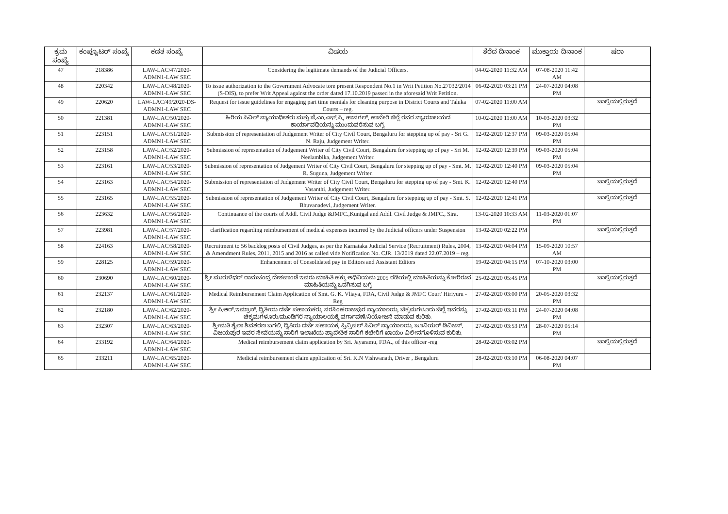| ಕ್ರಮ ಸಂಖ್ಯೆ | ಕಂಪ್ಯೂಟರ್ ಸಂಖ್ಯೆ | ಕಡತ ಸಂಖ್ಯೆ | ವಿಷಯ | ತೆರೆದ ದಿನಾಂಕ | ಮುಕ್ತಾಯ ದಿನಾಂಕ | ಷರಾ |
| --- | --- | --- | --- | --- | --- | --- |
| 47 | 218386 | LAW-LAC/47/2020-ADMN1-LAW SEC | Considering the legitimate demands of the Judicial Officers. | 04-02-2020 11:32 AM | 07-08-2020 11:42 AM | |
| 48 | 220342 | LAW-LAC/48/2020-ADMN1-LAW SEC | To issue authorization to the Government Advocate tore present Respondent No.1 in Writ Petition No.27032/2014 (S-DIS), to prefer Writ Appeal against the order dated 17.10.2019 passed in the aforesaid Writ Petition. | 06-02-2020 03:21 PM | 24-07-2020 04:08 PM | |
| 49 | 220620 | LAW-LAC/49/2020-DS-ADMN1-LAW SEC | Request for issue guidelines for engaging part time menials for cleaning purpose in District Courts and Taluka Courts – reg. | 07-02-2020 11:00 AM | | ಚಾಲ್ತಿಯಲ್ಲಿರುತ್ತದೆ |
| 50 | 221381 | LAW-LAC/50/2020-ADMN1-LAW SEC | ಹಿರಿಯ ಸಿವಿಲ್ ನ್ಯಾಯಾಧೀಶರು ಮತ್ತು ಜೆ.ಎಂ.ಎಫ್.ಸಿ., ಹಾನಗಲ್, ಹಾವೇರಿ ಜಿಲ್ಲೆ ರವರ ನ್ಯಾಯಾಲಯದ ಕಾರ್ಯಾವಧಿಯನ್ನು ಮುಂದುವರೆಸುವ ಬಗ್ಗೆ. | 10-02-2020 11:00 AM | 10-03-2020 03:32 PM | |
| 51 | 223151 | LAW-LAC/51/2020-ADMN1-LAW SEC | Submission of representation of Judgement Writer of City Civil Court, Bengaluru for stepping up of pay - Sri G. N. Raju, Judgement Writer. | 12-02-2020 12:37 PM | 09-03-2020 05:04 PM | |
| 52 | 223158 | LAW-LAC/52/2020-ADMN1-LAW SEC | Submission of representation of Judgement Writer of City Civil Court, Bengaluru for stepping up of pay - Sri M. Neelambika, Judgement Writer. | 12-02-2020 12:39 PM | 09-03-2020 05:04 PM | |
| 53 | 223161 | LAW-LAC/53/2020-ADMN1-LAW SEC | Submission of representation of Judgement Writer of City Civil Court, Bengaluru for stepping up of pay - Smt. M. R. Suguna, Judgement Writer. | 12-02-2020 12:40 PM | 09-03-2020 05:04 PM | |
| 54 | 223163 | LAW-LAC/54/2020-ADMN1-LAW SEC | Submission of representation of Judgement Writer of City Civil Court, Bengaluru for stepping up of pay - Smt. K. Vasanthi, Judgement Writer. | 12-02-2020 12:40 PM | | ಚಾಲ್ತಿಯಲ್ಲಿರುತ್ತದೆ |
| 55 | 223165 | LAW-LAC/55/2020-ADMN1-LAW SEC | Submission of representation of Judgement Writer of City Civil Court, Bengaluru for stepping up of pay - Smt. S. Bhuvanadevi, Judgement Writer. | 12-02-2020 12:41 PM | | ಚಾಲ್ತಿಯಲ್ಲಿರುತ್ತದೆ |
| 56 | 223632 | LAW-LAC/56/2020-ADMN1-LAW SEC | Continuance of the courts of Addl. Civil Judge &JMFC.,Kunigal and Addl. Civil Judge & JMFC., Sira. | 13-02-2020 10:33 AM | 11-03-2020 01:07 PM | |
| 57 | 223981 | LAW-LAC/57/2020-ADMN1-LAW SEC | clarification regarding reimbursement of medical expenses incurred by the Judicial officers under Suspension | 13-02-2020 02:22 PM | | ಚಾಲ್ತಿಯಲ್ಲಿರುತ್ತದೆ |
| 58 | 224163 | LAW-LAC/58/2020-ADMN1-LAW SEC | Recruitment to 56 backlog posts of Civil Judges, as per the Karnataka Judicial Service (Recruitment) Rules, 2004, & Amendment Rules, 2011, 2015 and 2016 as called vide Notification No. CJR. 13/2019 dated 22.07.2019 – reg. | 13-02-2020 04:04 PM | 15-09-2020 10:57 AM | |
| 59 | 228125 | LAW-LAC/59/2020-ADMN1-LAW SEC | Enhancement of Consolidated pay in Editors and Assistant Editors | 19-02-2020 04:15 PM | 07-10-2020 03:00 PM | |
| 60 | 230690 | LAW-LAC/60/2020-ADMN1-LAW SEC | ಶ್ರೀ ಮುರುಳಿಧರ್ ರಾಮಚಂದ್ರ ದೇಶಪಾಂಡೆ ಇವರು ಮಾಹಿತಿ ಹಕ್ಕು ಅಧಿನಿಯಮ 2005 ರಡಿಯಲ್ಲಿ ಮಾಹಿತಿಯನ್ನು ಕೋರಿರುವ ಮಾಹಿತಿಯನ್ನು ಒದಗಿಸುವ ಬಗ್ಗೆ | 25-02-2020 05:45 PM | | ಚಾಲ್ತಿಯಲ್ಲಿರುತ್ತದೆ |
| 61 | 232137 | LAW-LAC/61/2020-ADMN1-LAW SEC | Medical Reimbursement Claim Application of Smt. G. K. Vliaya, FDA, Civil Judge & JMFC Court' Hiriyuru - Reg | 27-02-2020 03:00 PM | 20-05-2020 03:32 PM | |
| 62 | 232180 | LAW-LAC/62/2020-ADMN1-LAW SEC | ಶ್ರೀ ಸಿ.ಆರ್.ಇಮ್ರಾನ್, ದ್ವಿತೀಯ ದರ್ಜೆ ಸಹಾಯಕರು, ನರಸಿಂಹರಾಜಪುರ ನ್ಯಾಯಾಲಯ, ಚಿಕ್ಕಮಗಳೂರು ಜಿಲ್ಲೆ ಇವರನ್ನು ಚಿಕ್ಕಮಗಳೂರು/ಮೂಡಿಗೆರೆ ನ್ಯಾಯಾಲಯಕ್ಕೆ ವರ್ಗಾವಣೆ/ನಿಯೋಜನೆ ಮಾಡುವ ಕುರಿತು. | 27-02-2020 03:11 PM | 24-07-2020 04:08 PM | |
| 63 | 232307 | LAW-LAC/63/2020-ADMN1-LAW SEC | ಶ್ರೀಮತಿ ಶೈಲಾ ಶಿವಶರಣ ಬಗಲಿ, ದ್ವಿತಿಯ ದರ್ಜೆ ಸಹಾಯಕ, ಪ್ರಿನ್ಸಿಪಲ್ ಸಿವಿಲ್ ನ್ಯಾಯಾಲಯ, ಜೂನಿಯರ್ ಡಿವಿಜನ್. ವಿಜಯಪುರ ಇವರ ಸೇವೆಯನ್ನು ಸಾರಿಗೆ ಇಲಾಖೆಯ ಪ್ರಾದೇಶಿಕ ಸಾರಿಗೆ ಕಛೇರಿಗೆ ಖಾಯಂ ವಿಲೀನಗೊಳಿಸುವ ಕುರಿತು. | 27-02-2020 03:53 PM | 28-07-2020 05:14 PM | |
| 64 | 233192 | LAW-LAC/64/2020-ADMN1-LAW SEC | Medical reimbursement claim application by Sri. Jayaramu, FDA., of this officer -reg | 28-02-2020 03:02 PM | | ಚಾಲ್ತಿಯಲ್ಲಿರುತ್ತದೆ |
| 65 | 233211 | LAW-LAC/65/2020-ADMN1-LAW SEC | Medicial reimbursement claim application of Sri. K.N Vishwanath, Driver , Bengaluru | 28-02-2020 03:10 PM | 06-08-2020 04:07 PM | |